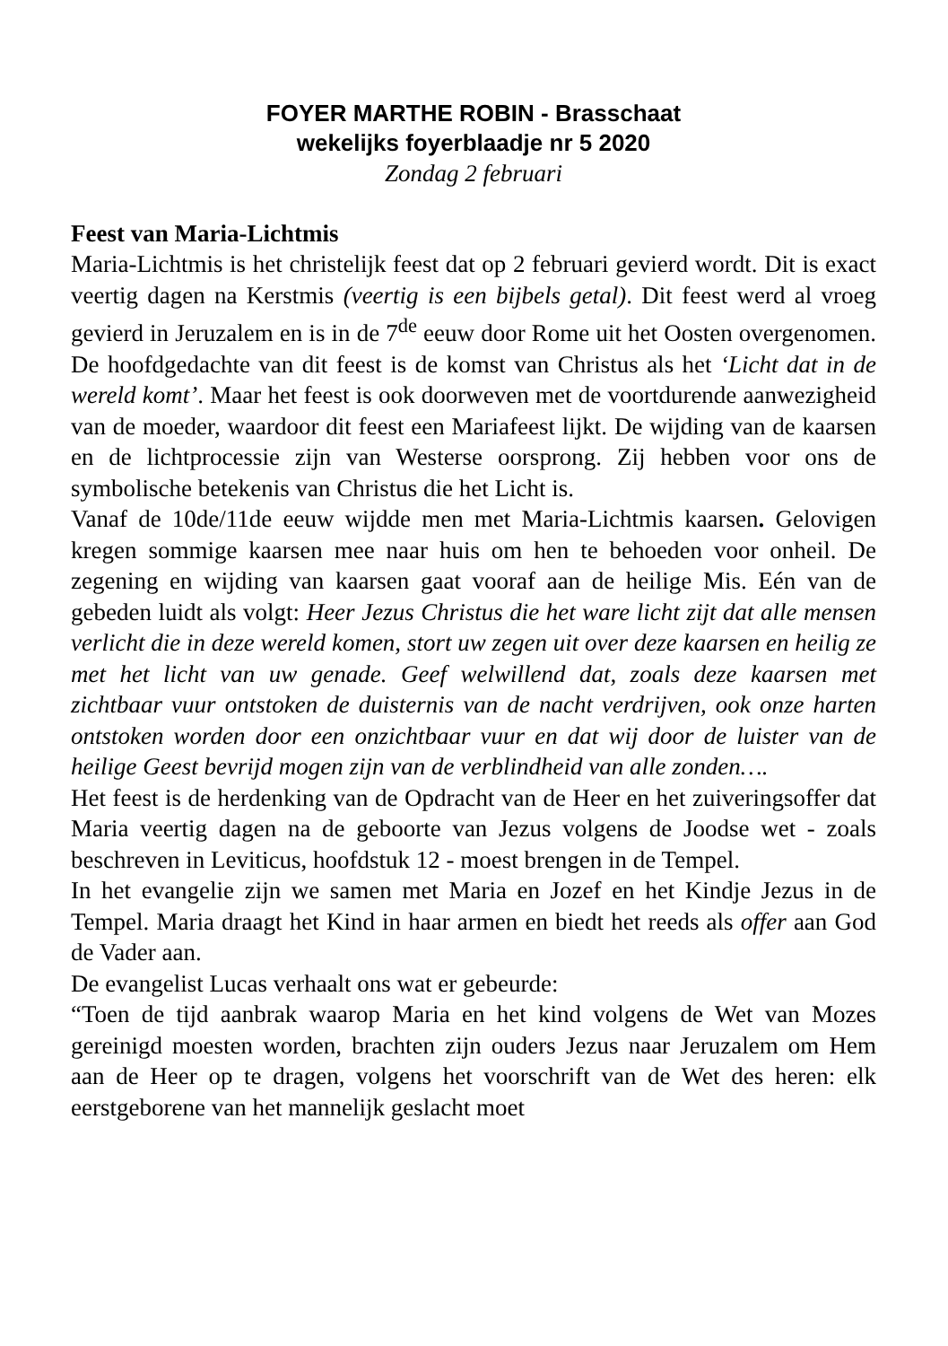FOYER MARTHE ROBIN - Brasschaat
wekelijks foyerblaadje nr 5 2020
Zondag 2 februari
Feest van Maria-Lichtmis
Maria-Lichtmis is het christelijk feest dat op 2 februari gevierd wordt. Dit is exact veertig dagen na Kerstmis (veertig is een bijbels getal). Dit feest werd al vroeg gevierd in Jeruzalem en is in de 7<sup>de</sup> eeuw door Rome uit het Oosten overgenomen. De hoofdgedachte van dit feest is de komst van Christus als het ‘Licht dat in de wereld komt’. Maar het feest is ook doorweven met de voortdurende aanwezigheid van de moeder, waardoor dit feest een Mariafeest lijkt. De wijding van de kaarsen en de lichtprocessie zijn van Westerse oorsprong. Zij hebben voor ons de symbolische betekenis van Christus die het Licht is.
Vanaf de 10de/11de eeuw wijdde men met Maria-Lichtmis kaarsen. Gelovigen kregen sommige kaarsen mee naar huis om hen te behoeden voor onheil. De zegening en wijding van kaarsen gaat vooraf aan de heilige Mis. Eén van de gebeden luidt als volgt: Heer Jezus Christus die het ware licht zijt dat alle mensen verlicht die in deze wereld komen, stort uw zegen uit over deze kaarsen en heilig ze met het licht van uw genade. Geef welwillend dat, zoals deze kaarsen met zichtbaar vuur ontstoken de duisternis van de nacht verdrijven, ook onze harten ontstoken worden door een onzichtbaar vuur en dat wij door de luister van de heilige Geest bevrijd mogen zijn van de verblindheid van alle zonden….
Het feest is de herdenking van de Opdracht van de Heer en het zuiveringsoffer dat Maria veertig dagen na de geboorte van Jezus volgens de Joodse wet - zoals beschreven in Leviticus, hoofdstuk 12 - moest brengen in de Tempel.
In het evangelie zijn we samen met Maria en Jozef en het Kindje Jezus in de Tempel. Maria draagt het Kind in haar armen en biedt het reeds als offer aan God de Vader aan.
De evangelist Lucas verhaalt ons wat er gebeurde:
“Toen de tijd aanbrak waarop Maria en het kind volgens de Wet van Mozes gereinigd moesten worden, brachten zijn ouders Jezus naar Jeruzalem om Hem aan de Heer op te dragen, volgens het voorschrift van de Wet des heren: elk eerstgeborene van het mannelijk geslacht moet